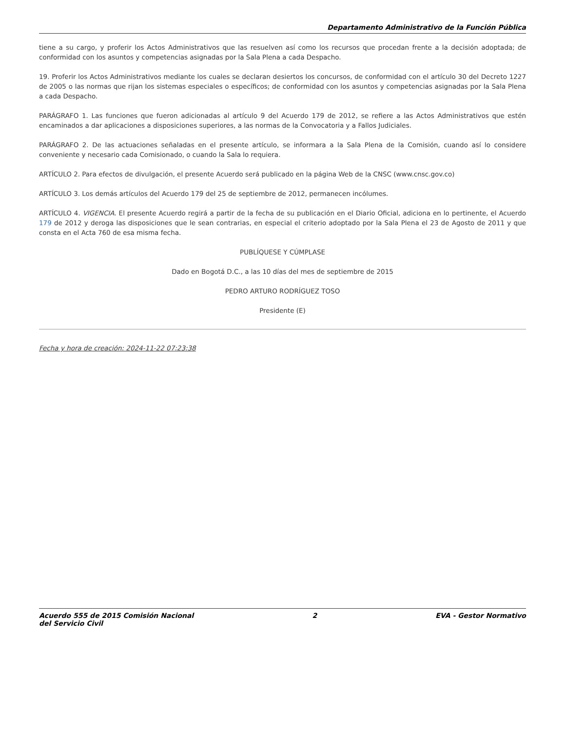Departamento Administrativo de la Función Pública
tiene a su cargo, y proferir los Actos Administrativos que las resuelven así como los recursos que procedan frente a la decisión adoptada; de conformidad con los asuntos y competencias asignadas por la Sala Plena a cada Despacho.
19. Proferir los Actos Administrativos mediante los cuales se declaran desiertos los concursos, de conformidad con el artículo 30 del Decreto 1227 de 2005 o las normas que rijan los sistemas especiales o específicos; de conformidad con los asuntos y competencias asignadas por la Sala Plena a cada Despacho.
PARÁGRAFO 1. Las funciones que fueron adicionadas al artículo 9 del Acuerdo 179 de 2012, se refiere a las Actos Administrativos que estén encaminados a dar aplicaciones a disposiciones superiores, a las normas de la Convocatoria y a Fallos Judiciales.
PARÁGRAFO 2. De las actuaciones señaladas en el presente artículo, se informara a la Sala Plena de la Comisión, cuando así lo considere conveniente y necesario cada Comisionado, o cuando la Sala lo requiera.
ARTÍCULO 2. Para efectos de divulgación, el presente Acuerdo será publicado en la página Web de la CNSC (www.cnsc.gov.co)
ARTÍCULO 3. Los demás artículos del Acuerdo 179 del 25 de septiembre de 2012, permanecen incólumes.
ARTÍCULO 4. VIGENCIA. El presente Acuerdo regirá a partir de la fecha de su publicación en el Diario Oficial, adiciona en lo pertinente, el Acuerdo 179 de 2012 y deroga las disposiciones que le sean contrarias, en especial el criterio adoptado por la Sala Plena el 23 de Agosto de 2011 y que consta en el Acta 760 de esa misma fecha.
PUBLÍQUESE Y CÚMPLASE
Dado en Bogotá D.C., a las 10 días del mes de septiembre de 2015
PEDRO ARTURO RODRÍGUEZ TOSO
Presidente (E)
Fecha y hora de creación: 2024-11-22 07:23:38
Acuerdo 555 de 2015 Comisión Nacional
del Servicio Civil 2 EVA - Gestor Normativo